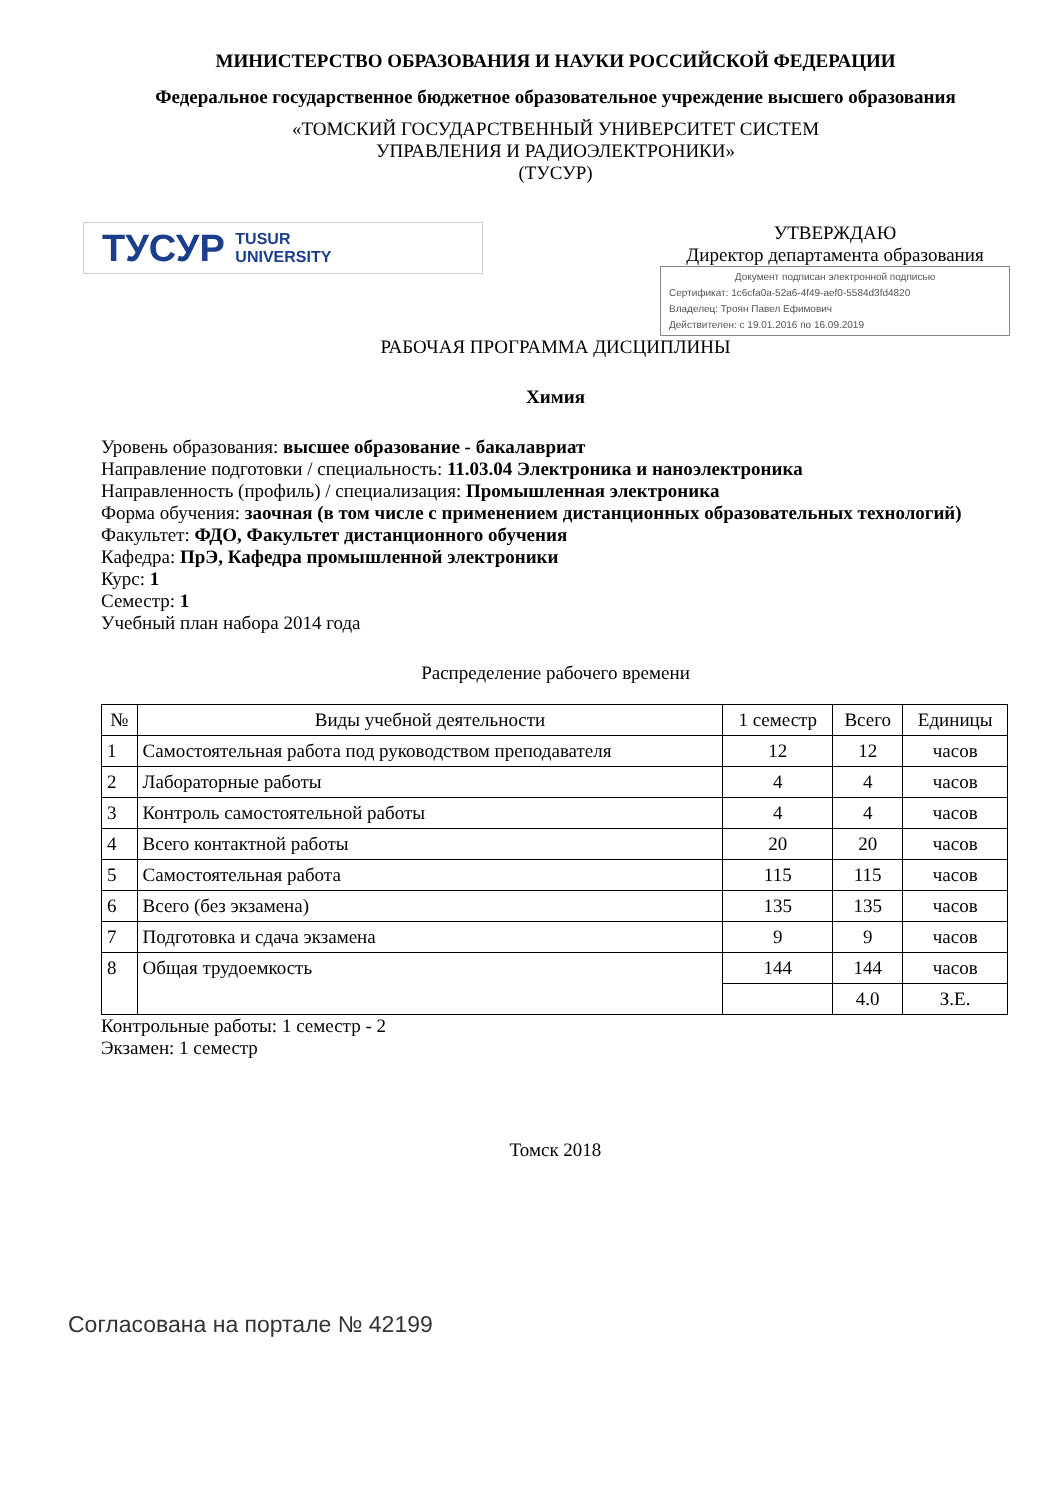МИНИСТЕРСТВО ОБРАЗОВАНИЯ И НАУКИ РОССИЙСКОЙ ФЕДЕРАЦИИ
Федеральное государственное бюджетное образовательное учреждение высшего образования
«ТОМСКИЙ ГОСУДАРСТВЕННЫЙ УНИВЕРСИТЕТ СИСТЕМ
УПРАВЛЕНИЯ И РАДИОЭЛЕКТРОНИКИ»
(ТУСУР)
ТУСУР TUSUR
UNIVERSITY
УТВЕРЖДАЮ
Директор департамента образования
Документ подписан электронной подписью
Сертификат: 1c6cfa0a-52a6-4f49-aef0-5584d3fd4820
Владелец: Троян Павел Ефимович
Действителен: с 19.01.2016 по 16.09.2019
РАБОЧАЯ ПРОГРАММА ДИСЦИПЛИНЫ
Химия
Уровень образования: высшее образование - бакалавриат
Направление подготовки / специальность: 11.03.04 Электроника и наноэлектроника
Направленность (профиль) / специализация: Промышленная электроника
Форма обучения: заочная (в том числе с применением дистанционных образовательных технологий)
Факультет: ФДО, Факультет дистанционного обучения
Кафедра: ПрЭ, Кафедра промышленной электроники
Курс: 1
Семестр: 1
Учебный план набора 2014 года
Распределение рабочего времени
| № | Виды учебной деятельности | 1 семестр | Всего | Единицы |
| --- | --- | --- | --- | --- |
| 1 | Самостоятельная работа под руководством преподавателя | 12 | 12 | часов |
| 2 | Лабораторные работы | 4 | 4 | часов |
| 3 | Контроль самостоятельной работы | 4 | 4 | часов |
| 4 | Всего контактной работы | 20 | 20 | часов |
| 5 | Самостоятельная работа | 115 | 115 | часов |
| 6 | Всего (без экзамена) | 135 | 135 | часов |
| 7 | Подготовка и сдача экзамена | 9 | 9 | часов |
| 8 | Общая трудоемкость | 144 | 144 | часов |
| | | | 4.0 | З.Е. |
Контрольные работы: 1 семестр - 2
Экзамен: 1 семестр
Томск 2018
Согласована на портале № 42199